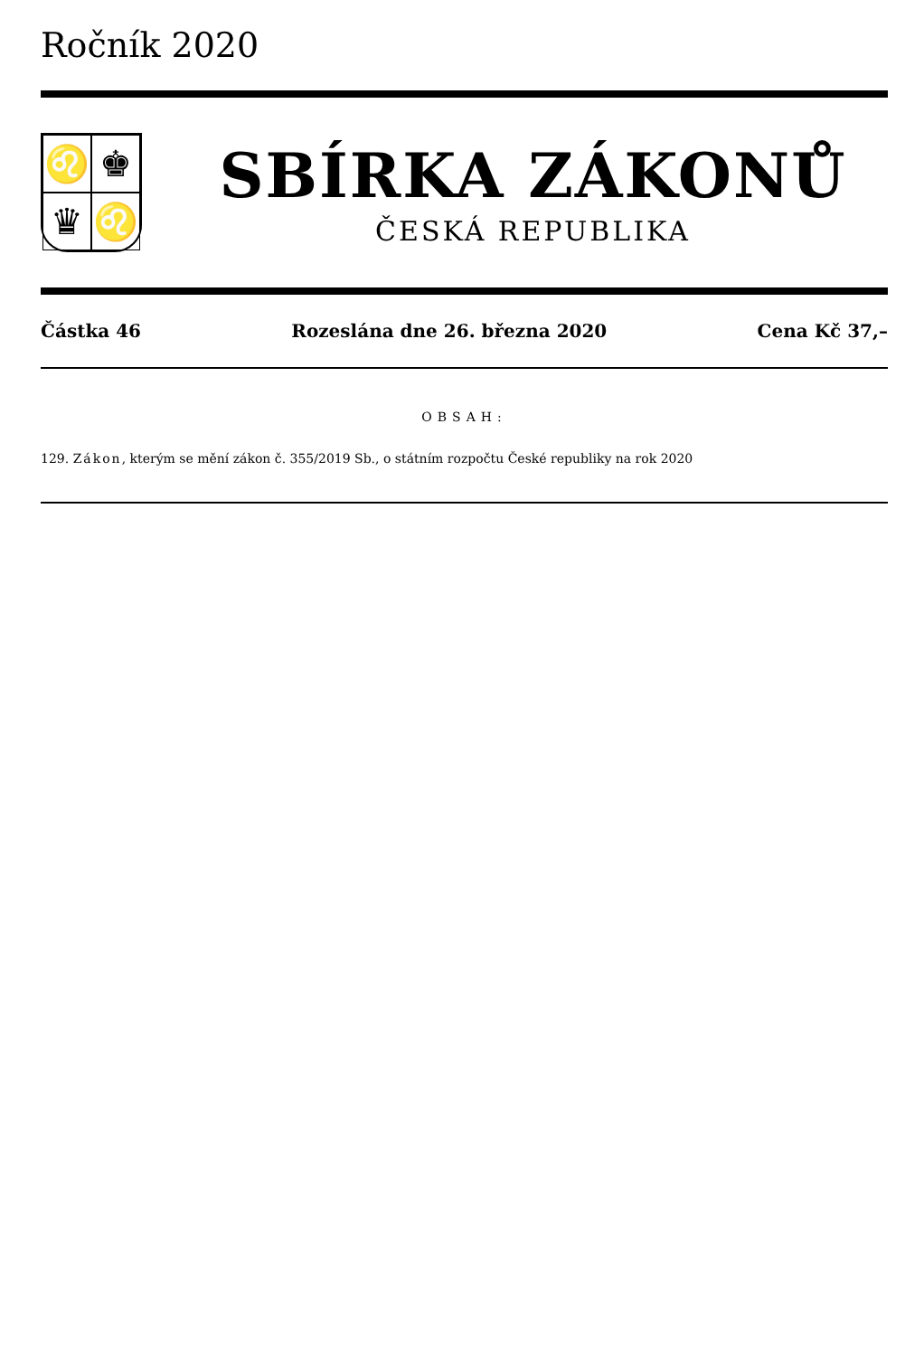Ročník 2020
♌
♚
♛
♌
SBÍRKA ZÁKONŮ
ČESKÁ REPUBLIKA
Částka 46 Rozeslána dne 26. března 2020 Cena Kč 37,–
OBSAH:
129. Zákon, kterým se mění zákon č. 355/2019 Sb., o státním rozpočtu České republiky na rok 2020